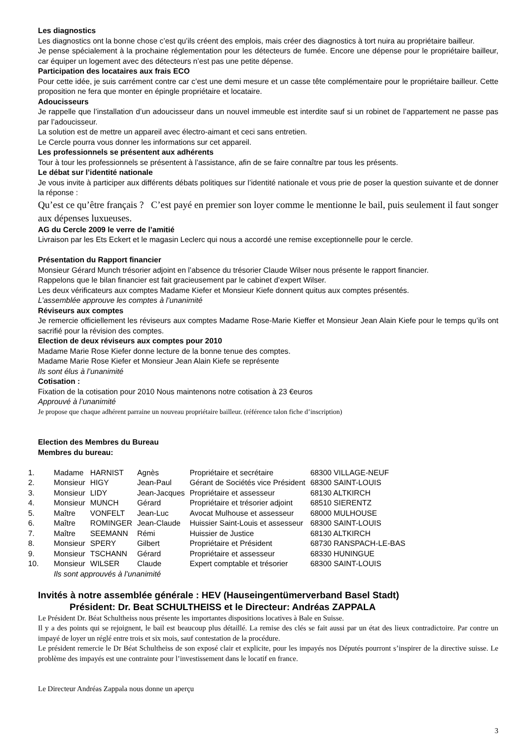Les diagnostics
Les diagnostics ont la bonne chose c’est qu’ils créent des emplois, mais créer des diagnostics à tort nuira au propriétaire bailleur.
Je pense spécialement à la prochaine réglementation pour les détecteurs de fumée. Encore une dépense pour le propriétaire bailleur, car équiper un logement avec des détecteurs n’est pas une petite dépense.
Participation des locataires aux frais ECO
Pour cette idée, je suis carrément contre car c’est une demi mesure et un casse tête complémentaire pour le propriétaire bailleur. Cette proposition ne fera que monter en épingle propriétaire et locataire.
Adoucisseurs
Je rappelle que l’installation d’un adoucisseur dans un nouvel immeuble est interdite sauf si un robinet de l’appartement ne passe pas par l’adoucisseur.
La solution est de mettre un appareil avec électro-aimant et ceci sans entretien.
Le Cercle pourra vous donner les informations sur cet appareil.
Les professionnels se présentent aux adhérents
Tour à tour les professionnels se présentent à l’assistance, afin de se faire connaître par tous les présents.
Le débat sur l’identité nationale
Je vous invite à participer aux différents débats politiques sur l’identité nationale et vous prie de poser la question suivante et de donner la réponse :
Qu’est ce qu’être français ? C’est payé en premier son loyer comme le mentionne le bail, puis seulement il faut songer aux dépenses luxueuses.
AG du Cercle 2009 le verre de l’amitié
Livraison par les Ets Eckert et le magasin Leclerc qui nous a accordé une remise exceptionnelle pour le cercle.
Présentation du Rapport financier
Monsieur Gérard Munch trésorier adjoint en l’absence du trésorier Claude Wilser nous présente le rapport financier.
Rappelons que le bilan financier est fait gracieusement par le cabinet d’expert Wilser.
Les deux vérificateurs aux comptes Madame Kiefer et Monsieur Kiefe donnent quitus aux comptes présentés.
L’assemblée approuve les comptes à l’unanimité
Réviseurs aux comptes
Je remercie officiellement les réviseurs aux comptes Madame Rose-Marie Kieffer et Monsieur Jean Alain Kiefe pour le temps qu’ils ont sacrifié pour la révision des comptes.
Election de deux réviseurs aux comptes pour 2010
Madame Marie Rose Kiefer donne lecture de la bonne tenue des comptes.
Madame Marie Rose Kiefer et Monsieur Jean Alain Kiefe se représente
Ils sont élus à l’unanimité
Cotisation :
Fixation de la cotisation pour 2010 Nous maintenons notre cotisation à 23 €euros
Approuvé à l’unanimité
Je propose que chaque adhérent parraine un nouveau propriétaire bailleur. (référence talon fiche d’inscription)
Election des Membres du Bureau
Membres du bureau:
| 1. | Madame | HARNIST | Agnès | Propriétaire et secrétaire | 68300 VILLAGE-NEUF |
| 2. | Monsieur | HIGY | Jean-Paul | Gérant de Sociétés vice Président | 68300 SAINT-LOUIS |
| 3. | Monsieur | LIDY | Jean-Jacques | Propriétaire et assesseur | 68130 ALTKIRCH |
| 4. | Monsieur | MUNCH | Gérard | Propriétaire et trésorier adjoint | 68510 SIERENTZ |
| 5. | Maître | VONFELT | Jean-Luc | Avocat Mulhouse et assesseur | 68000 MULHOUSE |
| 6. | Maître | ROMINGER | Jean-Claude | Huissier Saint-Louis et assesseur | 68300 SAINT-LOUIS |
| 7. | Maître | SEEMANN | Rémi | Huissier de Justice | 68130 ALTKIRCH |
| 8. | Monsieur | SPERY | Gilbert | Propriétaire et Président | 68730 RANSPACH-LE-BAS |
| 9. | Monsieur | TSCHANN | Gérard | Propriétaire et assesseur | 68330 HUNINGUE |
| 10. | Monsieur | WILSER | Claude | Expert comptable et trésorier | 68300 SAINT-LOUIS |
| | Ils sont approuvés à l’unanimité | | | | |
Invités à notre assemblée générale : HEV (Hauseingentümerverband Basel Stadt)
Président: Dr. Beat SCHULTHEISS et le Directeur: Andréas ZAPPALA
Le Président Dr. Béat Schultheiss nous présente les importantes dispositions locatives à Bale en Suisse.
Il y a des points qui se rejoignent, le bail est beaucoup plus détaillé. La remise des clés se fait aussi par un état des lieux contradictoire. Par contre un impayé de loyer un réglé entre trois et six mois, sauf contestation de la procédure.
Le président remercie le Dr Béat Schultheiss de son exposé clair et explicite, pour les impayés nos Députés pourront s’inspirer de la directive suisse. Le problème des impayés est une contrainte pour l’investissement dans le locatif en france.
Le Directeur Andréas Zappala nous donne un aperçu
3